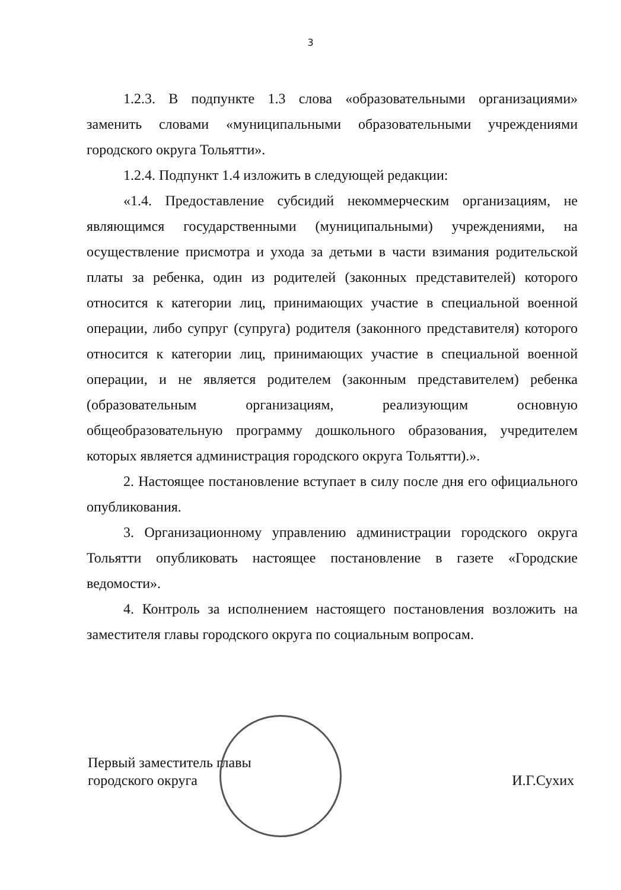3
1.2.3. В подпункте 1.3 слова «образовательными организациями» заменить словами «муниципальными образовательными учреждениями городского округа Тольятти».
1.2.4. Подпункт 1.4 изложить в следующей редакции:
«1.4. Предоставление субсидий некоммерческим организациям, не являющимся государственными (муниципальными) учреждениями, на осуществление присмотра и ухода за детьми в части взимания родительской платы за ребенка, один из родителей (законных представителей) которого относится к категории лиц, принимающих участие в специальной военной операции, либо супруг (супруга) родителя (законного представителя) которого относится к категории лиц, принимающих участие в специальной военной операции, и не является родителем (законным представителем) ребенка (образовательным организациям, реализующим основную общеобразовательную программу дошкольного образования, учредителем которых является администрация городского округа Тольятти).».
2. Настоящее постановление вступает в силу после дня его официального опубликования.
3. Организационному управлению администрации городского округа Тольятти опубликовать настоящее постановление в газете «Городские ведомости».
4. Контроль за исполнением настоящего постановления возложить на заместителя главы городского округа по социальным вопросам.
Первый заместитель главы
городского округа
И.Г.Сухих